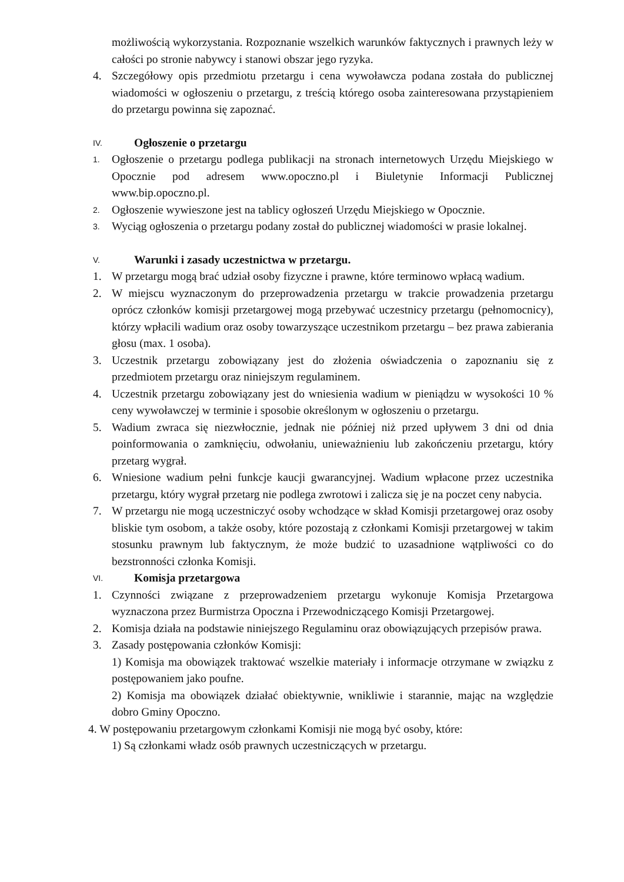możliwością wykorzystania. Rozpoznanie wszelkich warunków faktycznych i prawnych leży w całości po stronie nabywcy i stanowi obszar jego ryzyka.
4. Szczegółowy opis przedmiotu przetargu i cena wywoławcza podana została do publicznej wiadomości w ogłoszeniu o przetargu, z treścią którego osoba zainteresowana przystąpieniem do przetargu powinna się zapoznać.
IV. Ogłoszenie o przetargu
1.
Ogłoszenie o przetargu podlega publikacji na stronach internetowych Urzędu Miejskiego w Opocznie pod adresem www.opoczno.pl i Biuletynie Informacji Publicznej www.bip.opoczno.pl.
2.
Ogłoszenie wywieszone jest na tablicy ogłoszeń Urzędu Miejskiego w Opocznie.
3.
Wyciąg ogłoszenia o przetargu podany został do publicznej wiadomości w prasie lokalnej.
V. Warunki i zasady uczestnictwa w przetargu.
1. W przetargu mogą brać udział osoby fizyczne i prawne, które terminowo wpłacą wadium.
2. W miejscu wyznaczonym do przeprowadzenia przetargu w trakcie prowadzenia przetargu oprócz członków komisji przetargowej mogą przebywać uczestnicy przetargu (pełnomocnicy), którzy wpłacili wadium oraz osoby towarzyszące uczestnikom przetargu – bez prawa zabierania głosu (max. 1 osoba).
3. Uczestnik przetargu zobowiązany jest do złożenia oświadczenia o zapoznaniu się z przedmiotem przetargu oraz niniejszym regulaminem.
4. Uczestnik przetargu zobowiązany jest do wniesienia wadium w pieniądzu w wysokości 10 % ceny wywoławczej w terminie i sposobie określonym w ogłoszeniu o przetargu.
5. Wadium zwraca się niezwłocznie, jednak nie później niż przed upływem 3 dni od dnia poinformowania o zamknięciu, odwołaniu, unieważnieniu lub zakończeniu przetargu, który przetarg wygrał.
6. Wniesione wadium pełni funkcje kaucji gwarancyjnej. Wadium wpłacone przez uczestnika przetargu, który wygrał przetarg nie podlega zwrotowi i zalicza się je na poczet ceny nabycia.
7. W przetargu nie mogą uczestniczyć osoby wchodzące w skład Komisji przetargowej oraz osoby bliskie tym osobom, a także osoby, które pozostają z członkami Komisji przetargowej w takim stosunku prawnym lub faktycznym, że może budzić to uzasadnione wątpliwości co do bezstronności członka Komisji.
VI. Komisja przetargowa
1. Czynności związane z przeprowadzeniem przetargu wykonuje Komisja Przetargowa wyznaczona przez Burmistrza Opoczna i Przewodniczącego Komisji Przetargowej.
2. Komisja działa na podstawie niniejszego Regulaminu oraz obowiązujących przepisów prawa.
3. Zasady postępowania członków Komisji:
1) Komisja ma obowiązek traktować wszelkie materiały i informacje otrzymane w związku z postępowaniem jako poufne.
2) Komisja ma obowiązek działać obiektywnie, wnikliwie i starannie, mając na względzie dobro Gminy Opoczno.
4. W postępowaniu przetargowym członkami Komisji nie mogą być osoby, które:
1) Są członkami władz osób prawnych uczestniczących w przetargu.